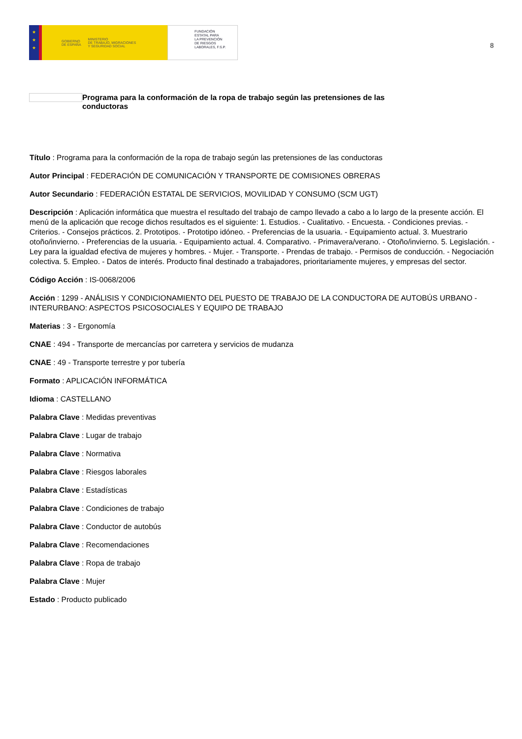★
★
★
GOBIERNO
DE ESPAÑA MINISTERIO
DE TRABAJO, MIGRACIONES
Y SEGURIDAD SOCIAL
FUNDACIÓN
ESTATAL PARA
LA PREVENCIÓN
DE RIESGOS
LABORALES, F.S.P.
8
Programa para la conformación de la ropa de trabajo según las pretensiones de las conductoras
Título : Programa para la conformación de la ropa de trabajo según las pretensiones de las conductoras
Autor Principal : FEDERACIÓN DE COMUNICACIÓN Y TRANSPORTE DE COMISIONES OBRERAS
Autor Secundario : FEDERACIÓN ESTATAL DE SERVICIOS, MOVILIDAD Y CONSUMO (SCM UGT)
Descripción : Aplicación informática que muestra el resultado del trabajo de campo llevado a cabo a lo largo de la presente acción. El menú de la aplicación que recoge dichos resultados es el siguiente: 1. Estudios. - Cualitativo. - Encuesta. - Condiciones previas. - Criterios. - Consejos prácticos. 2. Prototipos. - Prototipo idóneo. - Preferencias de la usuaria. - Equipamiento actual. 3. Muestrario otoño/invierno. - Preferencias de la usuaria. - Equipamiento actual. 4. Comparativo. - Primavera/verano. - Otoño/invierno. 5. Legislación. - Ley para la igualdad efectiva de mujeres y hombres. - Mujer. - Transporte. - Prendas de trabajo. - Permisos de conducción. - Negociación colectiva. 5. Empleo. - Datos de interés. Producto final destinado a trabajadores, prioritariamente mujeres, y empresas del sector.
Código Acción : IS-0068/2006
Acción : 1299 - ANÁLISIS Y CONDICIONAMIENTO DEL PUESTO DE TRABAJO DE LA CONDUCTORA DE AUTOBÚS URBANO - INTERURBANO: ASPECTOS PSICOSOCIALES Y EQUIPO DE TRABAJO
Materias : 3 - Ergonomía
CNAE : 494 - Transporte de mercancías por carretera y servicios de mudanza
CNAE : 49 - Transporte terrestre y por tubería
Formato : APLICACIÓN INFORMÁTICA
Idioma : CASTELLANO
Palabra Clave : Medidas preventivas
Palabra Clave : Lugar de trabajo
Palabra Clave : Normativa
Palabra Clave : Riesgos laborales
Palabra Clave : Estadísticas
Palabra Clave : Condiciones de trabajo
Palabra Clave : Conductor de autobús
Palabra Clave : Recomendaciones
Palabra Clave : Ropa de trabajo
Palabra Clave : Mujer
Estado : Producto publicado